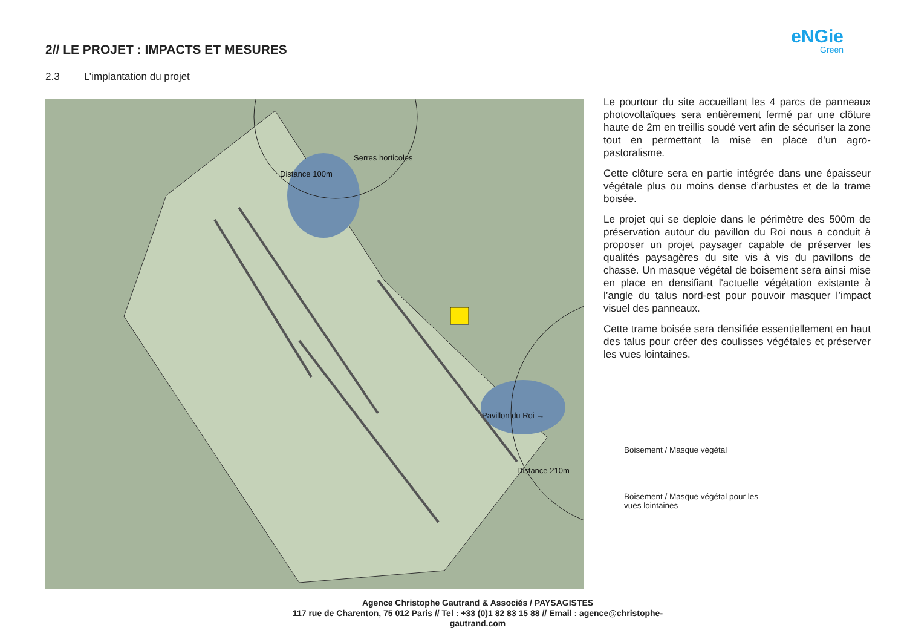2// LE PROJET : IMPACTS ET MESURES
eNGie
Green
2.3 L’implantation du projet
Serres horticoles
Distance 100m
Pavillon du Roi →
Distance 210m
Le pourtour du site accueillant les 4 parcs de panneaux photovoltaïques sera entièrement fermé par une clôture haute de 2m en treillis soudé vert afin de sécuriser la zone tout en permettant la mise en place d’un agro-pastoralisme.
Cette clôture sera en partie intégrée dans une épaisseur végétale plus ou moins dense d’arbustes et de la trame boisée.
Le projet qui se deploie dans le périmètre des 500m de préservation autour du pavillon du Roi nous a conduit à proposer un projet paysager capable de préserver les qualités paysagères du site vis à vis du pavillons de chasse. Un masque végétal de boisement sera ainsi mise en place en densifiant l'actuelle végétation existante à l’angle du talus nord-est pour pouvoir masquer l’impact visuel des panneaux.
Cette trame boisée sera densifiée essentiellement en haut des talus pour créer des coulisses végétales et préserver les vues lointaines.
Boisement / Masque végétal
Boisement / Masque végétal pour les
vues lointaines
Agence Christophe Gautrand & Associés / PAYSAGISTES
117 rue de Charenton, 75 012 Paris // Tel : +33 (0)1 82 83 15 88 // Email : agence@christophe-gautrand.com